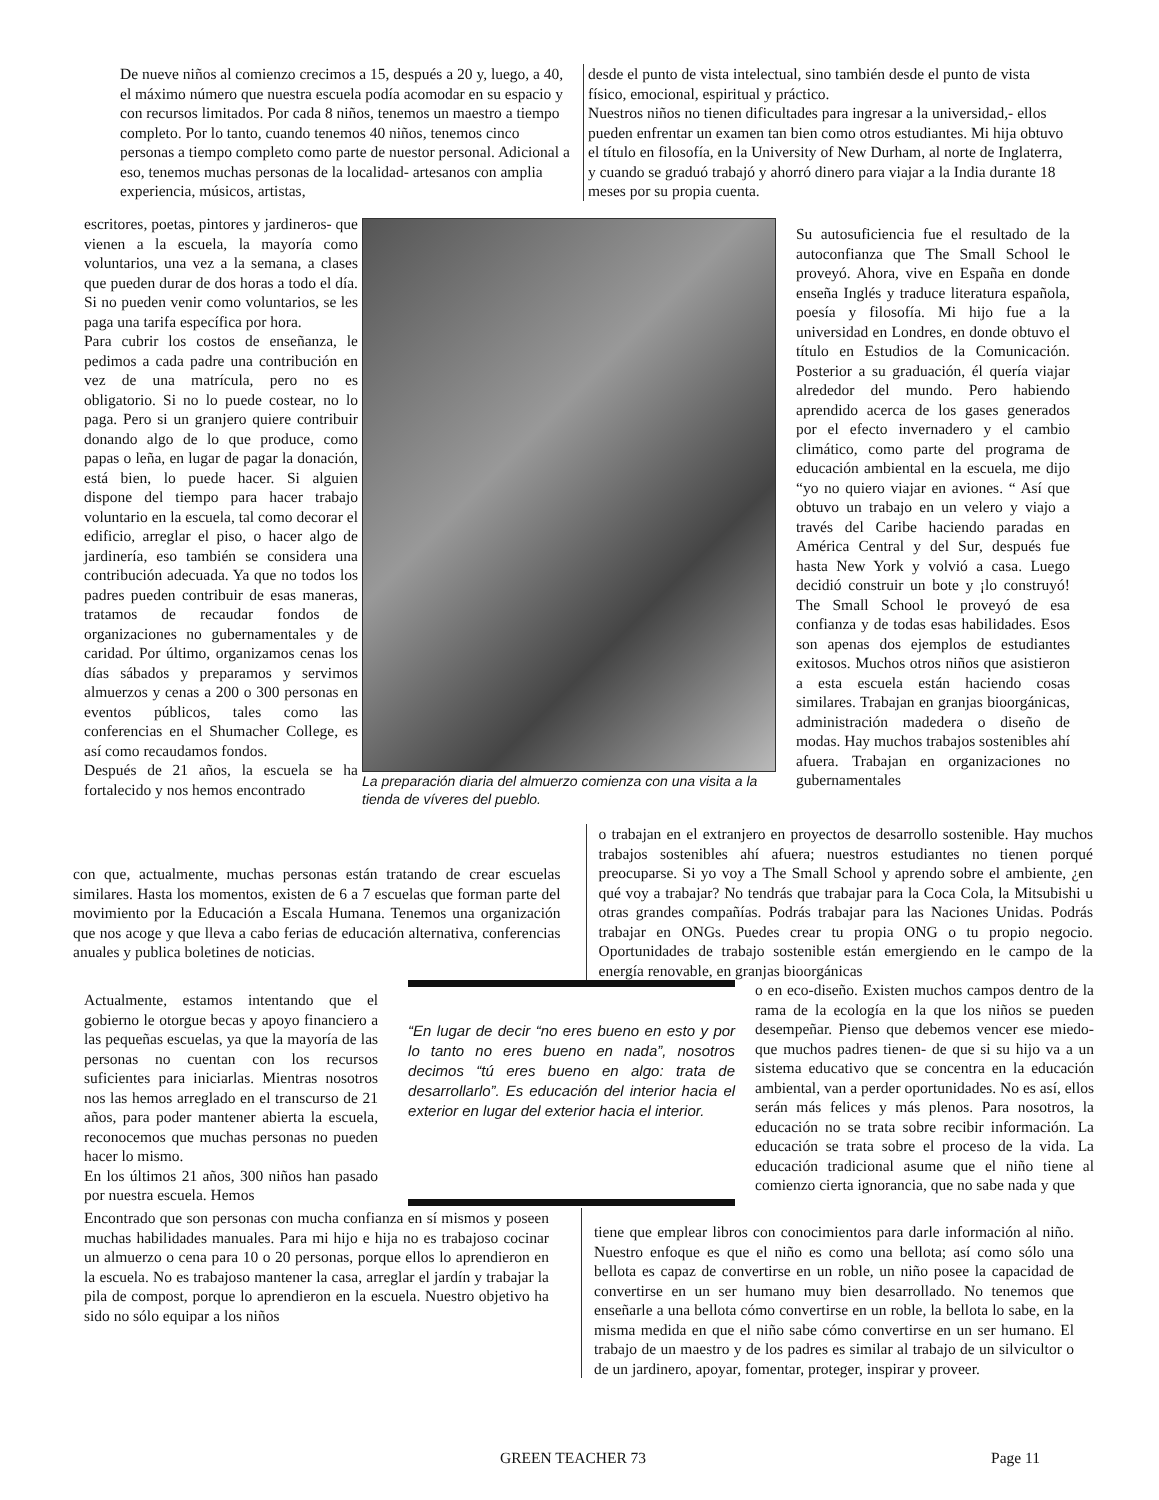De nueve niños al comienzo crecimos a 15, después a 20 y, luego, a 40, el máximo número que nuestra escuela podía acomodar en su espacio y con recursos limitados. Por cada 8 niños, tenemos un maestro a tiempo completo. Por lo tanto, cuando tenemos 40 niños, tenemos cinco personas a tiempo completo como parte de nuestor personal. Adicional a eso, tenemos muchas personas de la localidad- artesanos con amplia experiencia, músicos, artistas,
desde el punto de vista intelectual, sino también desde el punto de vista físico, emocional, espiritual y práctico.
Nuestros niños no tienen dificultades para ingresar a la universidad,- ellos pueden enfrentar un examen tan bien como otros estudiantes. Mi hija obtuvo el título en filosofía, en la University of New Durham, al norte de Inglaterra, y cuando se graduó trabajó y ahorró dinero para viajar a la India durante 18 meses por su propia cuenta.
escritores, poetas, pintores y jardineros- que vienen a la escuela, la mayoría como voluntarios, una vez a la semana, a clases que pueden durar de dos horas a todo el día. Si no pueden venir como voluntarios, se les paga una tarifa específica por hora.
Para cubrir los costos de enseñanza, le pedimos a cada padre una contribución en vez de una matrícula, pero no es obligatorio. Si no lo puede costear, no lo paga. Pero si un granjero quiere contribuir donando algo de lo que produce, como papas o leña, en lugar de pagar la donación, está bien, lo puede hacer. Si alguien dispone del tiempo para hacer trabajo voluntario en la escuela, tal como decorar el edificio, arreglar el piso, o hacer algo de jardinería, eso también se considera una contribución adecuada. Ya que no todos los padres pueden contribuir de esas maneras, tratamos de recaudar fondos de organizaciones no gubernamentales y de caridad. Por último, organizamos cenas los días sábados y preparamos y servimos almuerzos y cenas a 200 o 300 personas en eventos públicos, tales como las conferencias en el Shumacher College, es así como recaudamos fondos.
Después de 21 años, la escuela se ha fortalecido y nos hemos encontrado
La preparación diaria del almuerzo comienza con una visita a la tienda de víveres del pueblo.
Su autosuficiencia fue el resultado de la autoconfianza que The Small School le proveyó. Ahora, vive en España en donde enseña Inglés y traduce literatura española, poesía y filosofía. Mi hijo fue a la universidad en Londres, en donde obtuvo el título en Estudios de la Comunicación. Posterior a su graduación, él quería viajar alrededor del mundo. Pero habiendo aprendido acerca de los gases generados por el efecto invernadero y el cambio climático, como parte del programa de educación ambiental en la escuela, me dijo “yo no quiero viajar en aviones. “ Así que obtuvo un trabajo en un velero y viajo a través del Caribe haciendo paradas en América Central y del Sur, después fue hasta New York y volvió a casa. Luego decidió construir un bote y ¡lo construyó! The Small School le proveyó de esa confianza y de todas esas habilidades. Esos son apenas dos ejemplos de estudiantes exitosos. Muchos otros niños que asistieron a esta escuela están haciendo cosas similares. Trabajan en granjas bioorgánicas, administración madedera o diseño de modas. Hay muchos trabajos sostenibles ahí afuera. Trabajan en organizaciones no gubernamentales
con que, actualmente, muchas personas están tratando de crear escuelas similares. Hasta los momentos, existen de 6 a 7 escuelas que forman parte del movimiento por la Educación a Escala Humana. Tenemos una organización que nos acoge y que lleva a cabo ferias de educación alternativa, conferencias anuales y publica boletines de noticias.
o trabajan en el extranjero en proyectos de desarrollo sostenible. Hay muchos trabajos sostenibles ahí afuera; nuestros estudiantes no tienen porqué preocuparse. Si yo voy a The Small School y aprendo sobre el ambiente, ¿en qué voy a trabajar? No tendrás que trabajar para la Coca Cola, la Mitsubishi u otras grandes compañías. Podrás trabajar para las Naciones Unidas. Podrás trabajar en ONGs. Puedes crear tu propia ONG o tu propio negocio. Oportunidades de trabajo sostenible están emergiendo en le campo de la energía renovable, en granjas bioorgánicas
Actualmente, estamos intentando que el gobierno le otorgue becas y apoyo financiero a las pequeñas escuelas, ya que la mayoría de las personas no cuentan con los recursos suficientes para iniciarlas. Mientras nosotros nos las hemos arreglado en el transcurso de 21 años, para poder mantener abierta la escuela, reconocemos que muchas personas no pueden hacer lo mismo.
En los últimos 21 años, 300 niños han pasado por nuestra escuela. Hemos
“En lugar de decir “no eres bueno en esto y por lo tanto no eres bueno en nada”, nosotros decimos “tú eres bueno en algo: trata de desarrollarlo”. Es educación del interior hacia el exterior en lugar del exterior hacia el interior.
o en eco-diseño. Existen muchos campos dentro de la rama de la ecología en la que los niños se pueden desempeñar. Pienso que debemos vencer ese miedo- que muchos padres tienen- de que si su hijo va a un sistema educativo que se concentra en la educación ambiental, van a perder oportunidades. No es así, ellos serán más felices y más plenos. Para nosotros, la educación no se trata sobre recibir información. La educación se trata sobre el proceso de la vida. La educación tradicional asume que el niño tiene al comienzo cierta ignorancia, que no sabe nada y que
Encontrado que son personas con mucha confianza en sí mismos y poseen muchas habilidades manuales. Para mi hijo e hija no es trabajoso cocinar un almuerzo o cena para 10 o 20 personas, porque ellos lo aprendieron en la escuela. No es trabajoso mantener la casa, arreglar el jardín y trabajar la pila de compost, porque lo aprendieron en la escuela. Nuestro objetivo ha sido no sólo equipar a los niños
tiene que emplear libros con conocimientos para darle información al niño. Nuestro enfoque es que el niño es como una bellota; así como sólo una bellota es capaz de convertirse en un roble, un niño posee la capacidad de convertirse en un ser humano muy bien desarrollado. No tenemos que enseñarle a una bellota cómo convertirse en un roble, la bellota lo sabe, en la misma medida en que el niño sabe cómo convertirse en un ser humano. El trabajo de un maestro y de los padres es similar al trabajo de un silvicultor o de un jardinero, apoyar, fomentar, proteger, inspirar y proveer.
GREEN TEACHER 73 Page 11